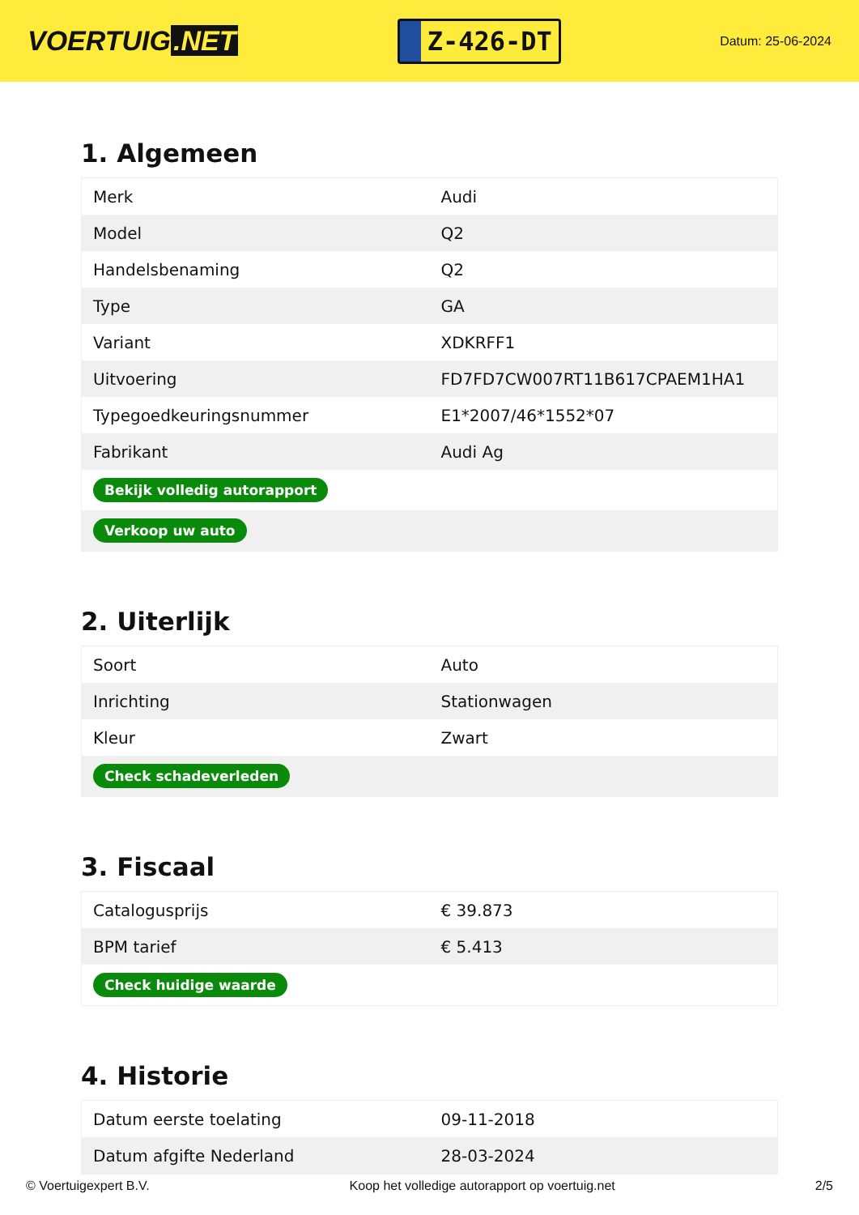VOERTUIG.NET
Z-426-DT
Datum: 25-06-2024
1. Algemeen
| Merk | Audi |
| Model | Q2 |
| Handelsbenaming | Q2 |
| Type | GA |
| Variant | XDKRFF1 |
| Uitvoering | FD7FD7CW007RT11B617CPAEM1HA1 |
| Typegoedkeuringsnummer | E1*2007/46*1552*07 |
| Fabrikant | Audi Ag |
| Bekijk volledig autorapport | |
| Verkoop uw auto | |
2. Uiterlijk
| Soort | Auto |
| Inrichting | Stationwagen |
| Kleur | Zwart |
| Check schadeverleden | |
3. Fiscaal
| Catalogusprijs | € 39.873 |
| BPM tarief | € 5.413 |
| Check huidige waarde | |
4. Historie
| Datum eerste toelating | 09-11-2018 |
| Datum afgifte Nederland | 28-03-2024 |
© Voertuigexpert B.V. Koop het volledige autorapport op voertuig.net 2/5